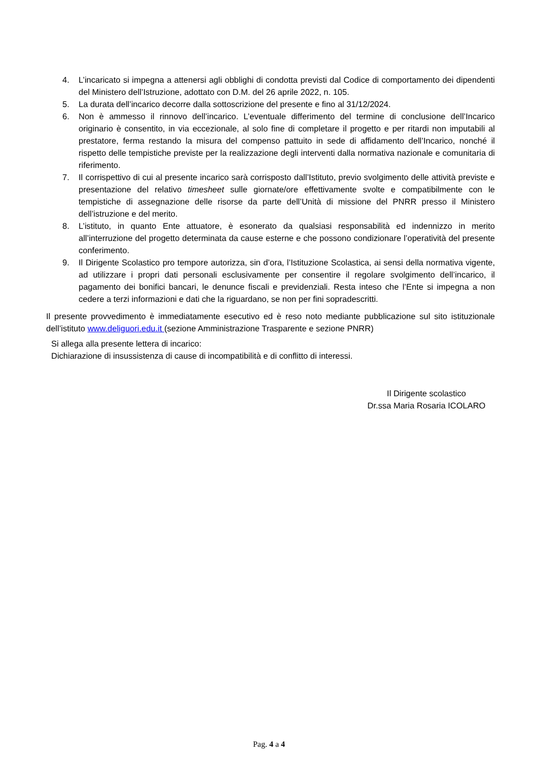4. L’incaricato si impegna a attenersi agli obblighi di condotta previsti dal Codice di comportamento dei dipendenti del Ministero dell’Istruzione, adottato con D.M. del 26 aprile 2022, n. 105.
5. La durata dell’incarico decorre dalla sottoscrizione del presente e fino al 31/12/2024.
6. Non è ammesso il rinnovo dell’incarico. L’eventuale differimento del termine di conclusione dell’Incarico originario è consentito, in via eccezionale, al solo fine di completare il progetto e per ritardi non imputabili al prestatore, ferma restando la misura del compenso pattuito in sede di affidamento dell’Incarico, nonché il rispetto delle tempistiche previste per la realizzazione degli interventi dalla normativa nazionale e comunitaria di riferimento.
7. Il corrispettivo di cui al presente incarico sarà corrisposto dall’Istituto, previo svolgimento delle attività previste e presentazione del relativo timesheet sulle giornate/ore effettivamente svolte e compatibilmente con le tempistiche di assegnazione delle risorse da parte dell’Unità di missione del PNRR presso il Ministero dell’istruzione e del merito.
8. L’istituto, in quanto Ente attuatore, è esonerato da qualsiasi responsabilità ed indennizzo in merito all’interruzione del progetto determinata da cause esterne e che possono condizionare l’operatività del presente conferimento.
9. Il Dirigente Scolastico pro tempore autorizza, sin d’ora, l’Istituzione Scolastica, ai sensi della normativa vigente, ad utilizzare i propri dati personali esclusivamente per consentire il regolare svolgimento dell’incarico, il pagamento dei bonifici bancari, le denunce fiscali e previdenziali. Resta inteso che l’Ente si impegna a non cedere a terzi informazioni e dati che la riguardano, se non per fini sopradescritti.
Il presente provvedimento è immediatamente esecutivo ed è reso noto mediante pubblicazione sul sito istituzionale dell’istituto www.deliguori.edu.it (sezione Amministrazione Trasparente e sezione PNRR)
Si allega alla presente lettera di incarico:
Dichiarazione di insussistenza di cause di incompatibilità e di conflitto di interessi.
Il Dirigente scolastico
Dr.ssa Maria Rosaria ICOLARO
Pag. 4 a 4